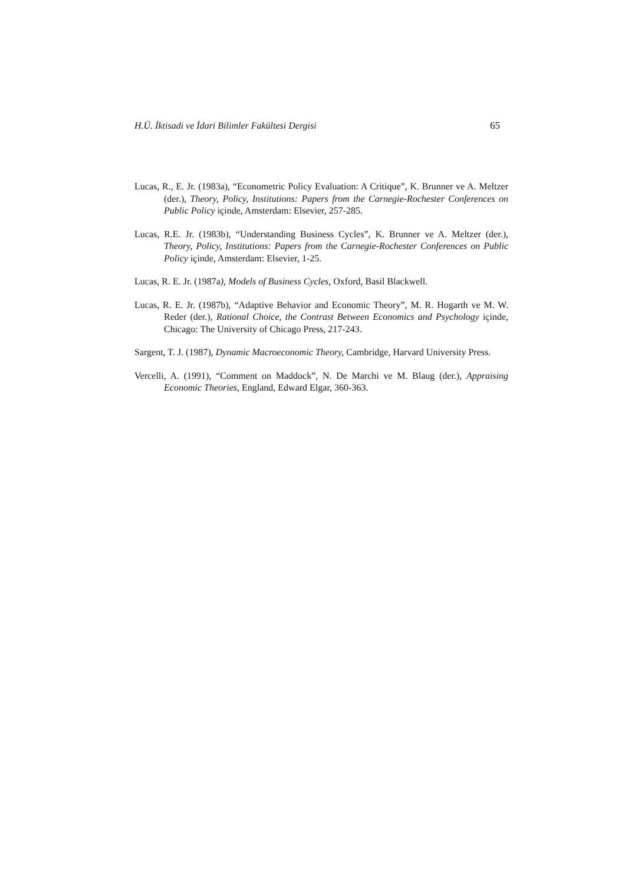H.Ü. İktisadi ve İdari Bilimler Fakültesi Dergisi 65
Lucas, R., E. Jr. (1983a), “Econometric Policy Evaluation: A Critique”, K. Brunner ve A. Meltzer (der.), Theory, Policy, Institutions: Papers from the Carnegie-Rochester Conferences on Public Policy içinde, Amsterdam: Elsevier, 257-285.
Lucas, R.E. Jr. (1983b), “Understanding Business Cycles”, K. Brunner ve A. Meltzer (der.), Theory, Policy, Institutions: Papers from the Carnegie-Rochester Conferences on Public Policy içinde, Amsterdam: Elsevier, 1-25.
Lucas, R. E. Jr. (1987a), Models of Business Cycles, Oxford, Basil Blackwell.
Lucas, R. E. Jr. (1987b), “Adaptive Behavior and Economic Theory”, M. R. Hogarth ve M. W. Reder (der.), Rational Choice, the Contrast Between Economics and Psychology içinde, Chicago: The University of Chicago Press, 217-243.
Sargent, T. J. (1987), Dynamic Macroeconomic Theory, Cambridge, Harvard University Press.
Vercelli, A. (1991), “Comment on Maddock”, N. De Marchi ve M. Blaug (der.), Appraising Economic Theories, England, Edward Elgar, 360-363.